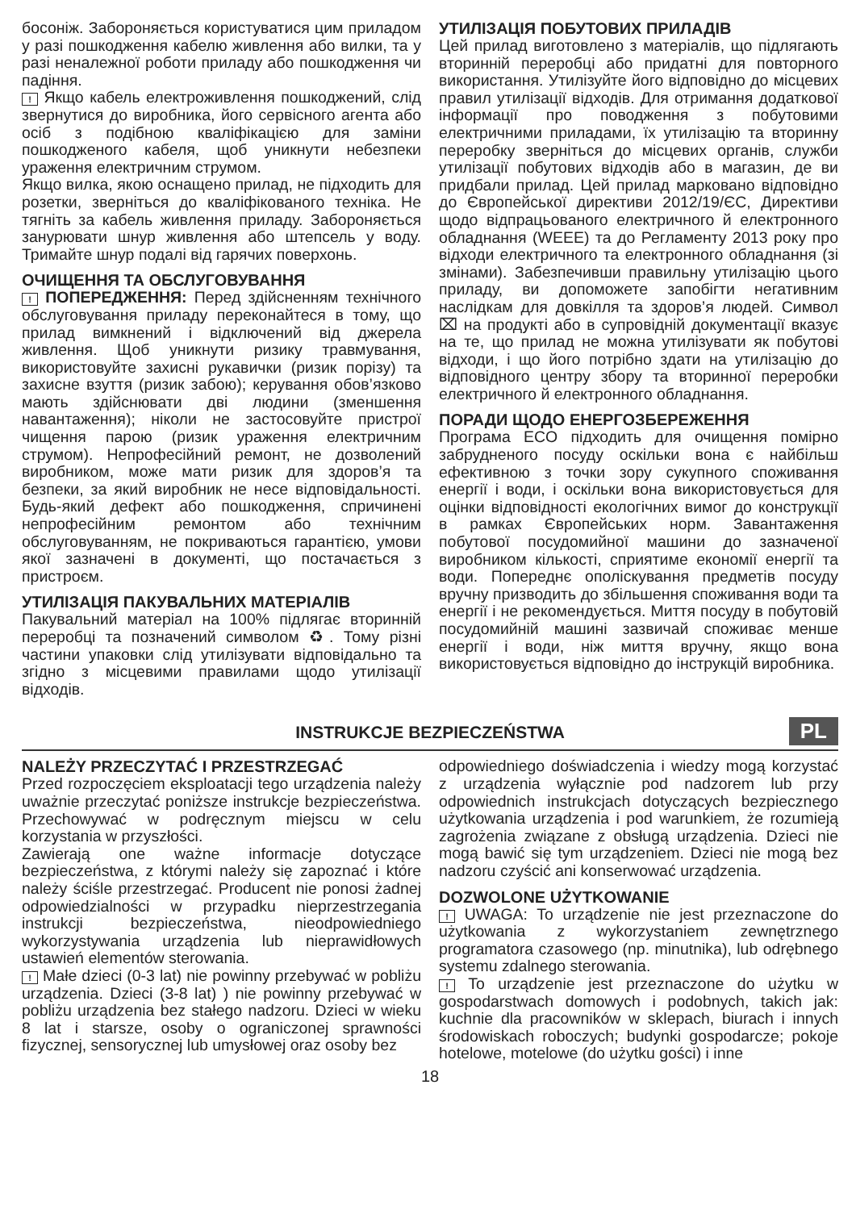босоніж. Забороняється користуватися цим приладом у разі пошкодження кабелю живлення або вилки, та у разі неналежної роботи приладу або пошкодження чи падіння.
! Якщо кабель електроживлення пошкоджений, слід звернутися до виробника, його сервісного агента або осіб з подібною кваліфікацією для заміни пошкодженого кабеля, щоб уникнути небезпеки ураження електричним струмом.
Якщо вилка, якою оснащено прилад, не підходить для розетки, зверніться до кваліфікованого техніка. Не тягніть за кабель живлення приладу. Забороняється занурювати шнур живлення або штепсель у воду. Тримайте шнур подалі від гарячих поверхонь.
ОЧИЩЕННЯ ТА ОБСЛУГОВУВАННЯ
! ПОПЕРЕДЖЕННЯ: Перед здійсненням технічного обслуговування приладу переконайтеся в тому, що прилад вимкнений і відключений від джерела живлення. Щоб уникнути ризику травмування, використовуйте захисні рукавички (ризик порізу) та захисне взуття (ризик забою); керування обов’язково мають здійснювати дві людини (зменшення навантаження); ніколи не застосовуйте пристрої чищення парою (ризик ураження електричним струмом). Непрофесійний ремонт, не дозволений виробником, може мати ризик для здоров’я та безпеки, за який виробник не несе відповідальності. Будь-який дефект або пошкодження, спричинені непрофесійним ремонтом або технічним обслуговуванням, не покриваються гарантією, умови якої зазначені в документі, що постачається з пристроєм.
УТИЛІЗАЦІЯ ПАКУВАЛЬНИХ МАТЕРІАЛІВ
Пакувальний матеріал на 100% підлягає вторинній переробці та позначений символом ♻. Тому різні частини упаковки слід утилізувати відповідально та згідно з місцевими правилами щодо утилізації відходів.
УТИЛІЗАЦІЯ ПОБУТОВИХ ПРИЛАДІВ
Цей прилад виготовлено з матеріалів, що підлягають вторинній переробці або придатні для повторного використання. Утилізуйте його відповідно до місцевих правил утилізації відходів. Для отримання додаткової інформації про поводження з побутовими електричними приладами, їх утилізацію та вторинну переробку зверніться до місцевих органів, служби утилізації побутових відходів або в магазин, де ви придбали прилад. Цей прилад марковано відповідно до Європейської директиви 2012/19/ЄС, Директиви щодо відпрацьованого електричного й електронного обладнання (WEEE) та до Регламенту 2013 року про відходи електричного та електронного обладнання (зі змінами). Забезпечивши правильну утилізацію цього приладу, ви допоможете запобігти негативним наслідкам для довкілля та здоров’я людей. Символ ⌧ на продукті або в супровідній документації вказує на те, що прилад не можна утилізувати як побутові відходи, і що його потрібно здати на утилізацію до відповідного центру збору та вторинної переробки електричного й електронного обладнання.
ПОРАДИ ЩОДО ЕНЕРГОЗБЕРЕЖЕННЯ
Програма ECO підходить для очищення помірно забрудненого посуду оскільки вона є найбільш ефективною з точки зору сукупного споживання енергії і води, і оскільки вона використовується для оцінки відповідності екологічних вимог до конструкції в рамках Європейських норм. Завантаження побутової посудомийної машини до зазначеної виробником кількості, сприятиме економії енергії та води. Попереднє ополіскування предметів посуду вручну призводить до збільшення споживання води та енергії і не рекомендується. Миття посуду в побутовій посудомийній машині зазвичай споживає менше енергії і води, ніж миття вручну, якщо вона використовується відповідно до інструкцій виробника.
INSTRUKCJE BEZPIECZEŃSTWA
PL
NALEŻY PRZECZYTAĆ I PRZESTRZEGAĆ
Przed rozpoczęciem eksploatacji tego urządzenia należy uważnie przeczytać poniższe instrukcje bezpieczeństwa. Przechowywać w podręcznym miejscu w celu korzystania w przyszłości.
Zawierają one ważne informacje dotyczące bezpieczeństwa, z którymi należy się zapoznać i które należy ściśle przestrzegać. Producent nie ponosi żadnej odpowiedzialności w przypadku nieprzestrzegania instrukcji bezpieczeństwa, nieodpowiedniego wykorzystywania urządzenia lub nieprawidłowych ustawień elementów sterowania.
! Małe dzieci (0-3 lat) nie powinny przebywać w pobliżu urządzenia. Dzieci (3-8 lat) ) nie powinny przebywać w pobliżu urządzenia bez stałego nadzoru. Dzieci w wieku 8 lat i starsze, osoby o ograniczonej sprawności fizycznej, sensorycznej lub umysłowej oraz osoby bez
odpowiedniego doświadczenia i wiedzy mogą korzystać z urządzenia wyłącznie pod nadzorem lub przy odpowiednich instrukcjach dotyczących bezpiecznego użytkowania urządzenia i pod warunkiem, że rozumieją zagrożenia związane z obsługą urządzenia. Dzieci nie mogą bawić się tym urządzeniem. Dzieci nie mogą bez nadzoru czyścić ani konserwować urządzenia.
DOZWOLONE UŻYTKOWANIE
! UWAGA: To urządzenie nie jest przeznaczone do użytkowania z wykorzystaniem zewnętrznego programatora czasowego (np. minutnika), lub odrębnego systemu zdalnego sterowania.
! To urządzenie jest przeznaczone do użytku w gospodarstwach domowych i podobnych, takich jak: kuchnie dla pracowników w sklepach, biurach i innych środowiskach roboczych; budynki gospodarcze; pokoje hotelowe, motelowe (do użytku gości) i inne
18